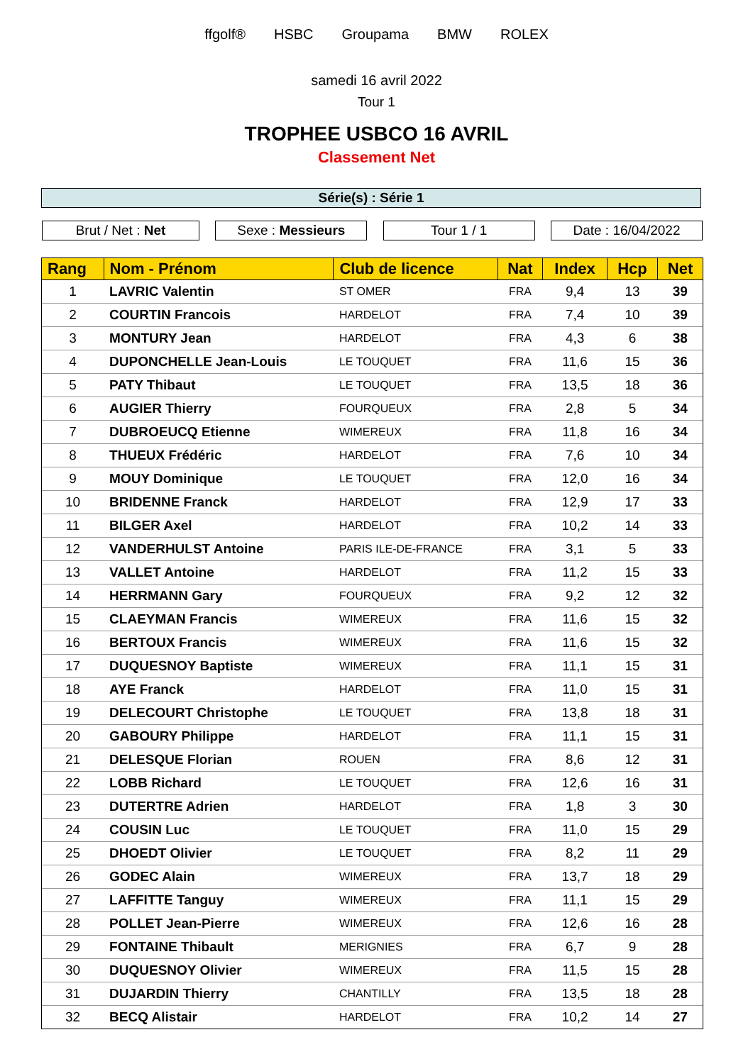ffgolf® HSBC Groupama BMW ROLEX
samedi 16 avril 2022
Tour 1
TROPHEE USBCO 16 AVRIL
Classement Net
Série(s) : Série 1
Brut / Net : Net Sexe : Messieurs Tour 1 / 1 Date : 16/04/2022
| Rang | Nom - Prénom | Club de licence | Nat | Index | Hcp | Net |
| --- | --- | --- | --- | --- | --- | --- |
| 1 | LAVRIC Valentin | ST OMER | FRA | 9,4 | 13 | 39 |
| 2 | COURTIN Francois | HARDELOT | FRA | 7,4 | 10 | 39 |
| 3 | MONTURY Jean | HARDELOT | FRA | 4,3 | 6 | 38 |
| 4 | DUPONCHELLE Jean-Louis | LE TOUQUET | FRA | 11,6 | 15 | 36 |
| 5 | PATY Thibaut | LE TOUQUET | FRA | 13,5 | 18 | 36 |
| 6 | AUGIER Thierry | FOURQUEUX | FRA | 2,8 | 5 | 34 |
| 7 | DUBROEUCQ Etienne | WIMEREUX | FRA | 11,8 | 16 | 34 |
| 8 | THUEUX Frédéric | HARDELOT | FRA | 7,6 | 10 | 34 |
| 9 | MOUY Dominique | LE TOUQUET | FRA | 12,0 | 16 | 34 |
| 10 | BRIDENNE Franck | HARDELOT | FRA | 12,9 | 17 | 33 |
| 11 | BILGER Axel | HARDELOT | FRA | 10,2 | 14 | 33 |
| 12 | VANDERHULST Antoine | PARIS ILE-DE-FRANCE | FRA | 3,1 | 5 | 33 |
| 13 | VALLET Antoine | HARDELOT | FRA | 11,2 | 15 | 33 |
| 14 | HERRMANN Gary | FOURQUEUX | FRA | 9,2 | 12 | 32 |
| 15 | CLAEYMAN Francis | WIMEREUX | FRA | 11,6 | 15 | 32 |
| 16 | BERTOUX Francis | WIMEREUX | FRA | 11,6 | 15 | 32 |
| 17 | DUQUESNOY Baptiste | WIMEREUX | FRA | 11,1 | 15 | 31 |
| 18 | AYE Franck | HARDELOT | FRA | 11,0 | 15 | 31 |
| 19 | DELECOURT Christophe | LE TOUQUET | FRA | 13,8 | 18 | 31 |
| 20 | GABOURY Philippe | HARDELOT | FRA | 11,1 | 15 | 31 |
| 21 | DELESQUE Florian | ROUEN | FRA | 8,6 | 12 | 31 |
| 22 | LOBB Richard | LE TOUQUET | FRA | 12,6 | 16 | 31 |
| 23 | DUTERTRE Adrien | HARDELOT | FRA | 1,8 | 3 | 30 |
| 24 | COUSIN Luc | LE TOUQUET | FRA | 11,0 | 15 | 29 |
| 25 | DHOEDT Olivier | LE TOUQUET | FRA | 8,2 | 11 | 29 |
| 26 | GODEC Alain | WIMEREUX | FRA | 13,7 | 18 | 29 |
| 27 | LAFFITTE Tanguy | WIMEREUX | FRA | 11,1 | 15 | 29 |
| 28 | POLLET Jean-Pierre | WIMEREUX | FRA | 12,6 | 16 | 28 |
| 29 | FONTAINE Thibault | MERIGNIES | FRA | 6,7 | 9 | 28 |
| 30 | DUQUESNOY Olivier | WIMEREUX | FRA | 11,5 | 15 | 28 |
| 31 | DUJARDIN Thierry | CHANTILLY | FRA | 13,5 | 18 | 28 |
| 32 | BECQ Alistair | HARDELOT | FRA | 10,2 | 14 | 27 |